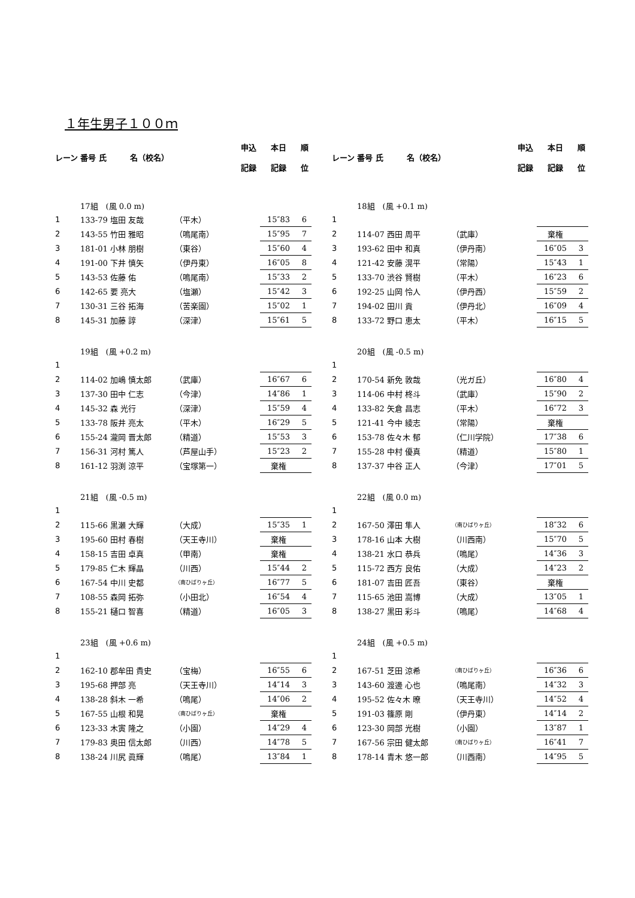１年生男子１００ｍ
| レーン | 番号 氏 名（校名） | | 申込 記録 | 本日 記録 | 順 位 |
| --- | --- | --- | --- | --- | --- |
| | 17組 (風 0.0 m) | | | | |
| 1 | 133-79 塩田 友哉 | （平木） | | 15″83 | 6 |
| 2 | 143-55 竹田 雅昭 | （鳴尾南） | | 15″95 | 7 |
| 3 | 181-01 小林 朋樹 | （東谷） | | 15″60 | 4 |
| 4 | 191-00 下井 慎矢 | （伊丹東） | | 16″05 | 8 |
| 5 | 143-53 佐藤 佑 | （鳴尾南） | | 15″33 | 2 |
| 6 | 142-65 要 亮大 | （塩瀬） | | 15″42 | 3 |
| 7 | 130-31 三谷 拓海 | （苦楽園） | | 15″02 | 1 |
| 8 | 145-31 加藤 諄 | （深津） | | 15″61 | 5 |
| | 19組 (風 +0.2 m) | | | | |
| 1 | | | | | |
| 2 | 114-02 加嶋 慎太郎 | （武庫） | | 16″67 | 6 |
| 3 | 137-30 田中 仁志 | （今津） | | 14″86 | 1 |
| 4 | 145-32 森 光行 | （深津） | | 15″59 | 4 |
| 5 | 133-78 阪井 亮太 | （平木） | | 16″29 | 5 |
| 6 | 155-24 瀧岡 晋太郎 | （精道） | | 15″53 | 3 |
| 7 | 156-31 河村 篤人 | （芦屋山手） | | 15″23 | 2 |
| 8 | 161-12 羽渕 涼平 | （宝塚第一） | | 棄権 | |
| | 21組 (風 -0.5 m) | | | | |
| 1 | | | | | |
| 2 | 115-66 黒瀬 大輝 | （大成） | | 15″35 | 1 |
| 3 | 195-60 田村 春樹 | （天王寺川） | | 棄権 | |
| 4 | 158-15 吉田 卓真 | （甲南） | | 棄権 | |
| 5 | 179-85 仁木 輝晶 | （川西） | | 15″44 | 2 |
| 6 | 167-54 中川 史都 | （南ひばりヶ丘） | | 16″77 | 5 |
| 7 | 108-55 森岡 拓弥 | （小田北） | | 16″54 | 4 |
| 8 | 155-21 樋口 智喜 | （精道） | | 16″05 | 3 |
| | 23組 (風 +0.6 m) | | | | |
| 1 | | | | | |
| 2 | 162-10 郡牟田 貴史 | （宝梅） | | 16″55 | 6 |
| 3 | 195-68 押部 亮 | （天王寺川） | | 14″14 | 3 |
| 4 | 138-28 斜木 一希 | （鳴尾） | | 14″06 | 2 |
| 5 | 167-55 山根 和晃 | （南ひばりヶ丘） | | 棄権 | |
| 6 | 123-33 木寅 隆之 | （小園） | | 14″29 | 4 |
| 7 | 179-83 奥田 信太郎 | （川西） | | 14″78 | 5 |
| 8 | 138-24 川尻 眞輝 | （鳴尾） | | 13″84 | 1 |
| レーン | 番号 氏 名（校名） | | 申込 記録 | 本日 記録 | 順 位 |
| --- | --- | --- | --- | --- | --- |
| | 18組 (風 +0.1 m) | | | | |
| 1 | | | | | |
| 2 | 114-07 西田 周平 | （武庫） | | 棄権 | |
| 3 | 193-62 田中 和真 | （伊丹南） | | 16″05 | 3 |
| 4 | 121-42 安藤 滉平 | （常陽） | | 15″43 | 1 |
| 5 | 133-70 渋谷 賢樹 | （平木） | | 16″23 | 6 |
| 6 | 192-25 山岡 怜人 | （伊丹西） | | 15″59 | 2 |
| 7 | 194-02 田川 貢 | （伊丹北） | | 16″09 | 4 |
| 8 | 133-72 野口 恵太 | （平木） | | 16″15 | 5 |
| | 20組 (風 -0.5 m) | | | | |
| 1 | | | | | |
| 2 | 170-54 新免 敦哉 | （光ガ丘） | | 16″80 | 4 |
| 3 | 114-06 中村 柊斗 | （武庫） | | 15″90 | 2 |
| 4 | 133-82 矢倉 昌志 | （平木） | | 16″72 | 3 |
| 5 | 121-41 今中 綾志 | （常陽） | | 棄権 | |
| 6 | 153-78 佐々木 郁 | （仁川学院） | | 17″38 | 6 |
| 7 | 155-28 中村 優真 | （精道） | | 15″80 | 1 |
| 8 | 137-37 中谷 正人 | （今津） | | 17″01 | 5 |
| | 22組 (風 0.0 m) | | | | |
| 1 | | | | | |
| 2 | 167-50 澤田 隼人 | （南ひばりヶ丘） | | 18″32 | 6 |
| 3 | 178-16 山本 大樹 | （川西南） | | 15″70 | 5 |
| 4 | 138-21 水口 恭兵 | （鳴尾） | | 14″36 | 3 |
| 5 | 115-72 西方 良佑 | （大成） | | 14″23 | 2 |
| 6 | 181-07 吉田 匠吾 | （東谷） | | 棄権 | |
| 7 | 115-65 池田 嵩博 | （大成） | | 13″05 | 1 |
| 8 | 138-27 黒田 彩斗 | （鳴尾） | | 14″68 | 4 |
| | 24組 (風 +0.5 m) | | | | |
| 1 | | | | | |
| 2 | 167-51 芝田 涼希 | （南ひばりヶ丘） | | 16″36 | 6 |
| 3 | 143-60 渡邊 心也 | （鳴尾南） | | 14″32 | 3 |
| 4 | 195-52 佐々木 暸 | （天王寺川） | | 14″52 | 4 |
| 5 | 191-03 篠原 剛 | （伊丹東） | | 14″14 | 2 |
| 6 | 123-30 岡部 光樹 | （小園） | | 13″87 | 1 |
| 7 | 167-56 宗田 健太郎 | （南ひばりヶ丘） | | 16″41 | 7 |
| 8 | 178-14 青木 悠一郎 | （川西南） | | 14″95 | 5 |